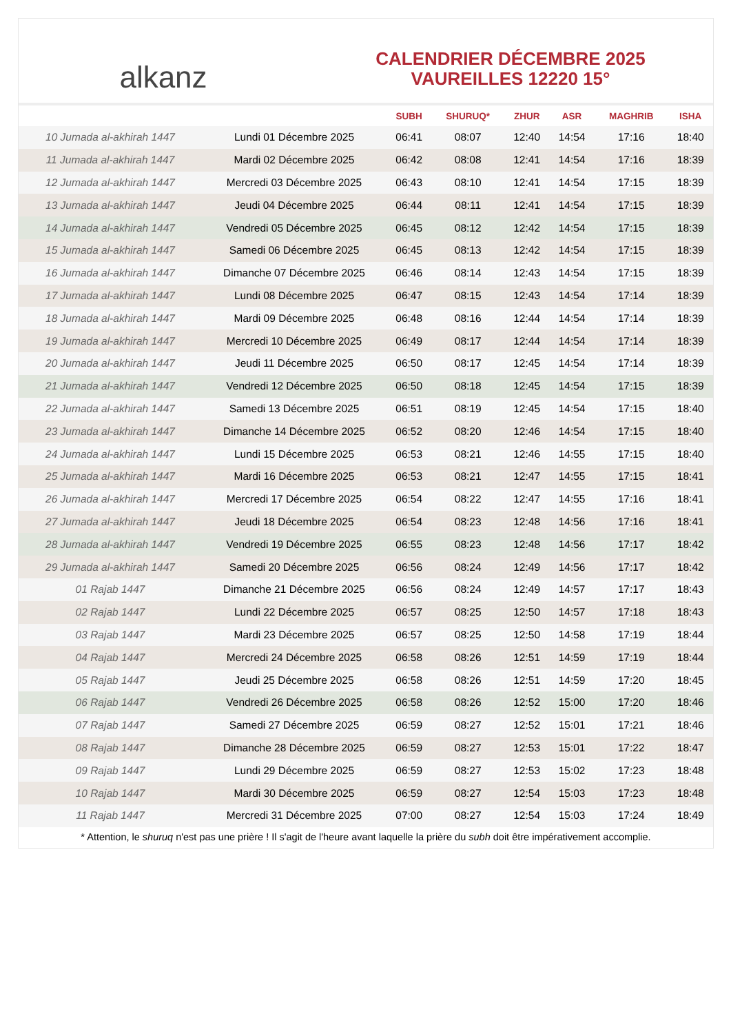alkanz
CALENDRIER DÉCEMBRE 2025
VAUREILLES 12220 15°
| | | SUBH | SHURUQ* | ZHUR | ASR | MAGHRIB | ISHA |
| --- | --- | --- | --- | --- | --- | --- | --- |
| 10 Jumada al-akhirah 1447 | Lundi 01 Décembre 2025 | 06:41 | 08:07 | 12:40 | 14:54 | 17:16 | 18:40 |
| 11 Jumada al-akhirah 1447 | Mardi 02 Décembre 2025 | 06:42 | 08:08 | 12:41 | 14:54 | 17:16 | 18:39 |
| 12 Jumada al-akhirah 1447 | Mercredi 03 Décembre 2025 | 06:43 | 08:10 | 12:41 | 14:54 | 17:15 | 18:39 |
| 13 Jumada al-akhirah 1447 | Jeudi 04 Décembre 2025 | 06:44 | 08:11 | 12:41 | 14:54 | 17:15 | 18:39 |
| 14 Jumada al-akhirah 1447 | Vendredi 05 Décembre 2025 | 06:45 | 08:12 | 12:42 | 14:54 | 17:15 | 18:39 |
| 15 Jumada al-akhirah 1447 | Samedi 06 Décembre 2025 | 06:45 | 08:13 | 12:42 | 14:54 | 17:15 | 18:39 |
| 16 Jumada al-akhirah 1447 | Dimanche 07 Décembre 2025 | 06:46 | 08:14 | 12:43 | 14:54 | 17:15 | 18:39 |
| 17 Jumada al-akhirah 1447 | Lundi 08 Décembre 2025 | 06:47 | 08:15 | 12:43 | 14:54 | 17:14 | 18:39 |
| 18 Jumada al-akhirah 1447 | Mardi 09 Décembre 2025 | 06:48 | 08:16 | 12:44 | 14:54 | 17:14 | 18:39 |
| 19 Jumada al-akhirah 1447 | Mercredi 10 Décembre 2025 | 06:49 | 08:17 | 12:44 | 14:54 | 17:14 | 18:39 |
| 20 Jumada al-akhirah 1447 | Jeudi 11 Décembre 2025 | 06:50 | 08:17 | 12:45 | 14:54 | 17:14 | 18:39 |
| 21 Jumada al-akhirah 1447 | Vendredi 12 Décembre 2025 | 06:50 | 08:18 | 12:45 | 14:54 | 17:15 | 18:39 |
| 22 Jumada al-akhirah 1447 | Samedi 13 Décembre 2025 | 06:51 | 08:19 | 12:45 | 14:54 | 17:15 | 18:40 |
| 23 Jumada al-akhirah 1447 | Dimanche 14 Décembre 2025 | 06:52 | 08:20 | 12:46 | 14:54 | 17:15 | 18:40 |
| 24 Jumada al-akhirah 1447 | Lundi 15 Décembre 2025 | 06:53 | 08:21 | 12:46 | 14:55 | 17:15 | 18:40 |
| 25 Jumada al-akhirah 1447 | Mardi 16 Décembre 2025 | 06:53 | 08:21 | 12:47 | 14:55 | 17:15 | 18:41 |
| 26 Jumada al-akhirah 1447 | Mercredi 17 Décembre 2025 | 06:54 | 08:22 | 12:47 | 14:55 | 17:16 | 18:41 |
| 27 Jumada al-akhirah 1447 | Jeudi 18 Décembre 2025 | 06:54 | 08:23 | 12:48 | 14:56 | 17:16 | 18:41 |
| 28 Jumada al-akhirah 1447 | Vendredi 19 Décembre 2025 | 06:55 | 08:23 | 12:48 | 14:56 | 17:17 | 18:42 |
| 29 Jumada al-akhirah 1447 | Samedi 20 Décembre 2025 | 06:56 | 08:24 | 12:49 | 14:56 | 17:17 | 18:42 |
| 01 Rajab 1447 | Dimanche 21 Décembre 2025 | 06:56 | 08:24 | 12:49 | 14:57 | 17:17 | 18:43 |
| 02 Rajab 1447 | Lundi 22 Décembre 2025 | 06:57 | 08:25 | 12:50 | 14:57 | 17:18 | 18:43 |
| 03 Rajab 1447 | Mardi 23 Décembre 2025 | 06:57 | 08:25 | 12:50 | 14:58 | 17:19 | 18:44 |
| 04 Rajab 1447 | Mercredi 24 Décembre 2025 | 06:58 | 08:26 | 12:51 | 14:59 | 17:19 | 18:44 |
| 05 Rajab 1447 | Jeudi 25 Décembre 2025 | 06:58 | 08:26 | 12:51 | 14:59 | 17:20 | 18:45 |
| 06 Rajab 1447 | Vendredi 26 Décembre 2025 | 06:58 | 08:26 | 12:52 | 15:00 | 17:20 | 18:46 |
| 07 Rajab 1447 | Samedi 27 Décembre 2025 | 06:59 | 08:27 | 12:52 | 15:01 | 17:21 | 18:46 |
| 08 Rajab 1447 | Dimanche 28 Décembre 2025 | 06:59 | 08:27 | 12:53 | 15:01 | 17:22 | 18:47 |
| 09 Rajab 1447 | Lundi 29 Décembre 2025 | 06:59 | 08:27 | 12:53 | 15:02 | 17:23 | 18:48 |
| 10 Rajab 1447 | Mardi 30 Décembre 2025 | 06:59 | 08:27 | 12:54 | 15:03 | 17:23 | 18:48 |
| 11 Rajab 1447 | Mercredi 31 Décembre 2025 | 07:00 | 08:27 | 12:54 | 15:03 | 17:24 | 18:49 |
* Attention, le shuruq n'est pas une prière ! Il s'agit de l'heure avant laquelle la prière du subh doit être impérativement accomplie.